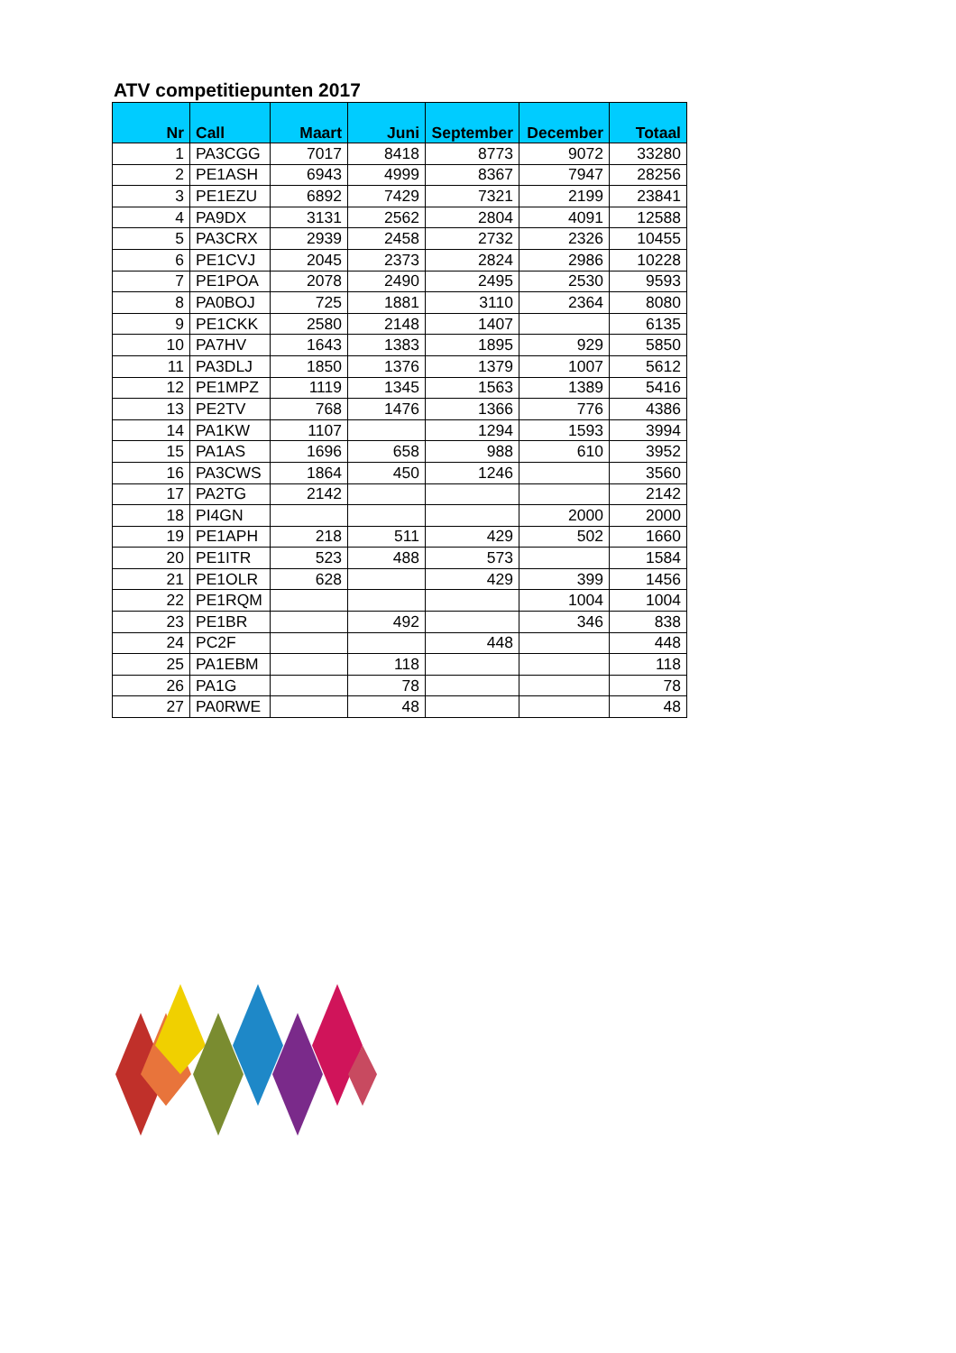ATV competitiepunten 2017
| Nr | Call | Maart | Juni | September | December | Totaal |
| --- | --- | --- | --- | --- | --- | --- |
| 1 | PA3CGG | 7017 | 8418 | 8773 | 9072 | 33280 |
| 2 | PE1ASH | 6943 | 4999 | 8367 | 7947 | 28256 |
| 3 | PE1EZU | 6892 | 7429 | 7321 | 2199 | 23841 |
| 4 | PA9DX | 3131 | 2562 | 2804 | 4091 | 12588 |
| 5 | PA3CRX | 2939 | 2458 | 2732 | 2326 | 10455 |
| 6 | PE1CVJ | 2045 | 2373 | 2824 | 2986 | 10228 |
| 7 | PE1POA | 2078 | 2490 | 2495 | 2530 | 9593 |
| 8 | PA0BOJ | 725 | 1881 | 3110 | 2364 | 8080 |
| 9 | PE1CKK | 2580 | 2148 | 1407 | | 6135 |
| 10 | PA7HV | 1643 | 1383 | 1895 | 929 | 5850 |
| 11 | PA3DLJ | 1850 | 1376 | 1379 | 1007 | 5612 |
| 12 | PE1MPZ | 1119 | 1345 | 1563 | 1389 | 5416 |
| 13 | PE2TV | 768 | 1476 | 1366 | 776 | 4386 |
| 14 | PA1KW | 1107 | | 1294 | 1593 | 3994 |
| 15 | PA1AS | 1696 | 658 | 988 | 610 | 3952 |
| 16 | PA3CWS | 1864 | 450 | 1246 | | 3560 |
| 17 | PA2TG | 2142 | | | | 2142 |
| 18 | PI4GN | | | | 2000 | 2000 |
| 19 | PE1APH | 218 | 511 | 429 | 502 | 1660 |
| 20 | PE1ITR | 523 | 488 | 573 | | 1584 |
| 21 | PE1OLR | 628 | | 429 | 399 | 1456 |
| 22 | PE1RQM | | | | 1004 | 1004 |
| 23 | PE1BR | | 492 | | 346 | 838 |
| 24 | PC2F | | | 448 | | 448 |
| 25 | PA1EBM | | 118 | | | 118 |
| 26 | PA1G | | 78 | | | 78 |
| 27 | PA0RWE | | 48 | | | 48 |